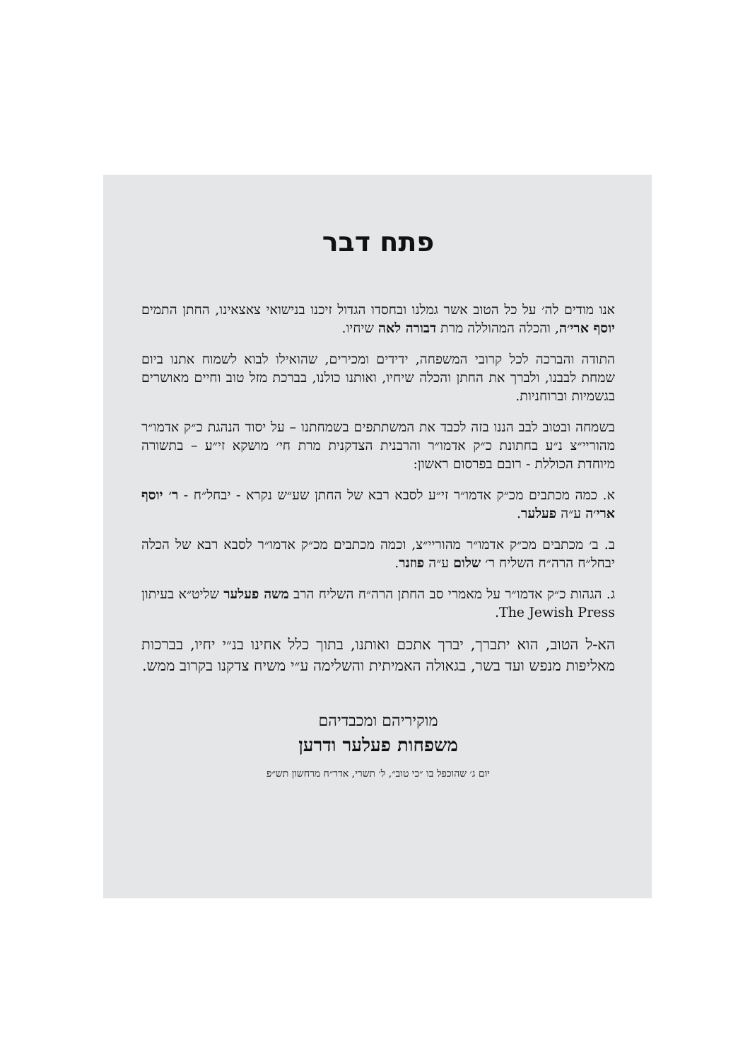פתח דבר
אנו מודים לה׳ על כל הטוב אשר גמלנו ובחסדו הגדול זיכנו בנישואי צאצאינו, החתן התמים יוסף ארי׳ה, והכלה המהוללה מרת דבורה לאה שיחיו.
התודה והברכה לכל קרובי המשפחה, ידידים ומכירים, שהואילו לבוא לשמוח אתנו ביום שמחת לבבנו, ולברך את החתן והכלה שיחיו, ואותנו כולנו, בברכת מזל טוב וחיים מאושרים בגשמיות וברוחניות.
בשמחה ובטוב לבב הננו בזה לכבד את המשתתפים בשמחתנו – על יסוד הנהגת כ״ק אדמו״ר מהוריי״צ נ״ע בחתונת כ״ק אדמו״ר והרבנית הצדקנית מרת חי׳ מושקא זי״ע – בתשורה מיוחדת הכוללת - רובם בפרסום ראשון:
א. כמה מכתבים מכ״ק אדמו״ר זי״ע לסבא רבא של החתן שע״ש נקרא - יבחל״ח - ר׳ יוסף ארי׳ה ע״ה פעלער.
ב. ב׳ מכתבים מכ״ק אדמו״ר מהוריי״צ, וכמה מכתבים מכ״ק אדמו״ר לסבא רבא של הכלה יבחל״ח הרה״ח השליח ר׳ שלום ע״ה פוזנר.
ג. הגהות כ״ק אדמו״ר על מאמרי סב החתן הרה״ח השליח הרב משה פעלער שליט״א בעיתון The Jewish Press.
הא-ל הטוב, הוא יתברך, יברך אתכם ואותנו, בתוך כלל אחינו בנ״י יחיו, בברכות מאליפות מנפש ועד בשר, בגאולה האמיתית והשלימה ע״י משיח צדקנו בקרוב ממש.
מוקיריהם ומכבדיהם
משפחות פעלער ודרען
יום ג׳ שהוכפל בו ״כי טוב״, ל׳ תשרי, אדר״ח מרחשון תש״פ